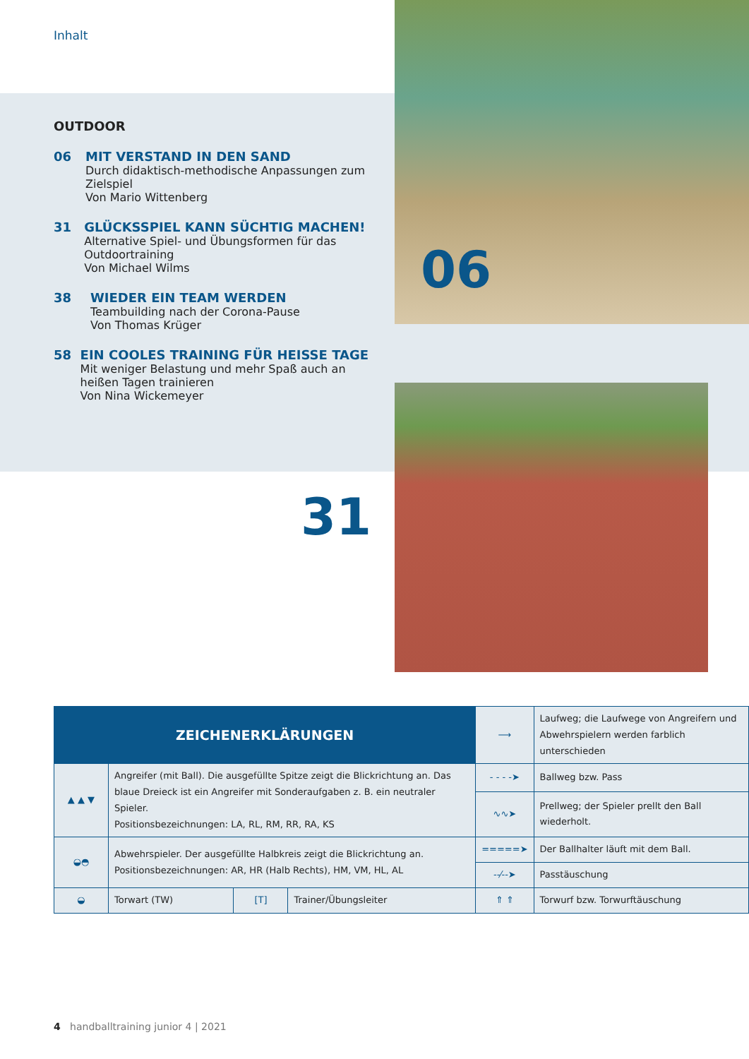Inhalt
OUTDOOR
06 MIT VERSTAND IN DEN SAND
Durch didaktisch-methodische Anpassungen zum Zielspiel
Von Mario Wittenberg
31 GLÜCKSSPIEL KANN SÜCHTIG MACHEN!
Alternative Spiel- und Übungsformen für das Outdoortraining
Von Michael Wilms
38 WIEDER EIN TEAM WERDEN
Teambuilding nach der Corona-Pause
Von Thomas Krüger
58 EIN COOLES TRAINING FÜR HEISSE TAGE
Mit weniger Belastung und mehr Spaß auch an heißen Tagen trainieren
Von Nina Wickemeyer
06
31
| ZEICHENERKLÄRUNGEN | | | | ⟶ | Laufweg; die Laufwege von Angreifern und Abwehrspielern werden farblich unterschieden |
| ▲ ▲ ▼ | Angreifer (mit Ball). Die ausgefüllte Spitze zeigt die Blickrichtung an. Das blaue Dreieck ist ein Angreifer mit Sonderaufgaben z. B. ein neutraler Spieler. Positionsbezeichnungen: LA, RL, RM, RR, RA, KS | | | - - - -➤ | Ballweg bzw. Pass |
| | | | | ∿∿➤ | Prellweg; der Spieler prellt den Ball wiederholt. |
| ◒◓ | Abwehrspieler. Der ausgefüllte Halbkreis zeigt die Blickrichtung an. Positionsbezeichnungen: AR, HR (Halb Rechts), HM, VM, HL, AL | | | =====➤ | Der Ballhalter läuft mit dem Ball. |
| | | | | --⁄--➤ | Passtäuschung |
| ◒ | Torwart (TW) | [T] | Trainer/Übungsleiter | ⇑ ⇑ | Torwurf bzw. Torwurftäuschung |
4 handballtraining junior 4 | 2021